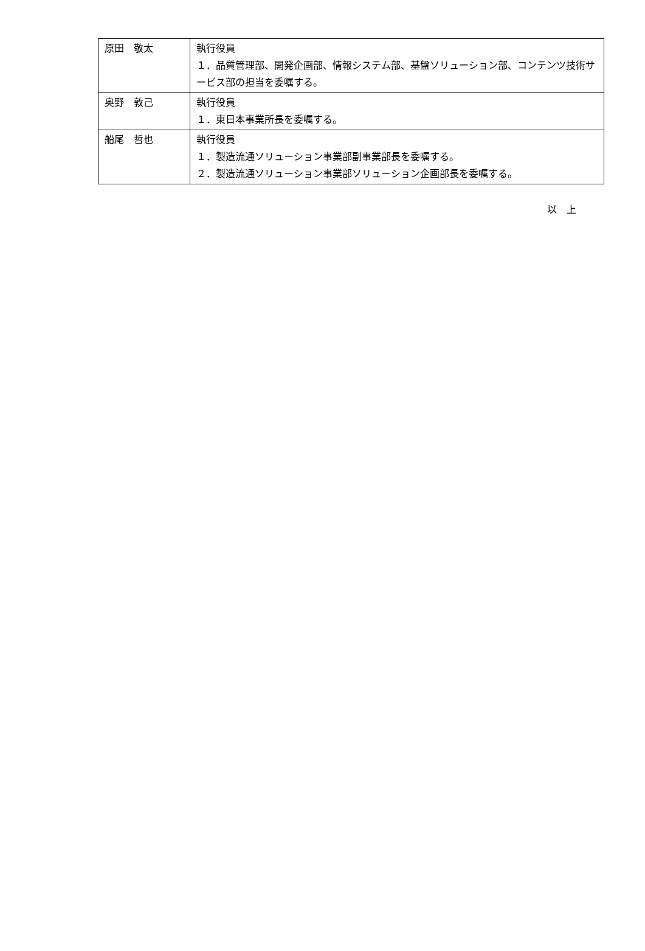| 原田 敬太 | 執行役員 １．品質管理部、開発企画部、情報システム部、基盤ソリューション部、コンテンツ技術サービス部の担当を委嘱する。 |
| 奥野 敦己 | 執行役員 １．東日本事業所長を委嘱する。 |
| 船尾 哲也 | 執行役員 １．製造流通ソリューション事業部副事業部長を委嘱する。 ２．製造流通ソリューション事業部ソリューション企画部長を委嘱する。 |
以　上